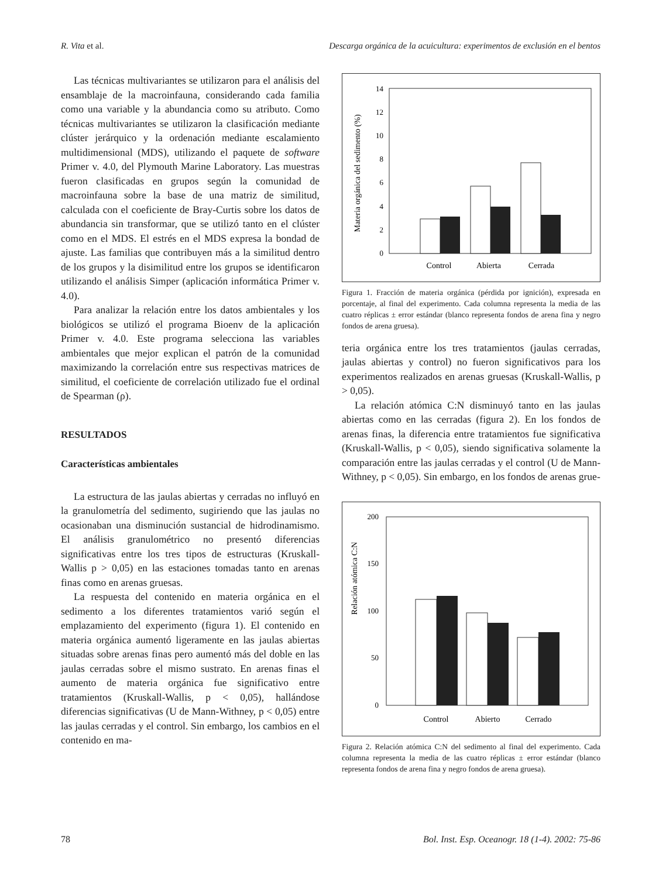R. Vita et al. Descarga orgánica de la acuicultura: experimentos de exclusión en el bentos
Las técnicas multivariantes se utilizaron para el análisis del ensamblaje de la macroinfauna, considerando cada familia como una variable y la abundancia como su atributo. Como técnicas multivariantes se utilizaron la clasificación mediante clúster jerárquico y la ordenación mediante escalamiento multidimensional (MDS), utilizando el paquete de software Primer v. 4.0, del Plymouth Marine Laboratory. Las muestras fueron clasificadas en grupos según la comunidad de macroinfauna sobre la base de una matriz de similitud, calculada con el coeficiente de Bray-Curtis sobre los datos de abundancia sin transformar, que se utilizó tanto en el clúster como en el MDS. El estrés en el MDS expresa la bondad de ajuste. Las familias que contribuyen más a la similitud dentro de los grupos y la disimilitud entre los grupos se identificaron utilizando el análisis Simper (aplicación informática Primer v. 4.0).
Para analizar la relación entre los datos ambientales y los biológicos se utilizó el programa Bioenv de la aplicación Primer v. 4.0. Este programa selecciona las variables ambientales que mejor explican el patrón de la comunidad maximizando la correlación entre sus respectivas matrices de similitud, el coeficiente de correlación utilizado fue el ordinal de Spearman (ρ).
RESULTADOS
Características ambientales
La estructura de las jaulas abiertas y cerradas no influyó en la granulometría del sedimento, sugiriendo que las jaulas no ocasionaban una disminución sustancial de hidrodinamismo. El análisis granulométrico no presentó diferencias significativas entre los tres tipos de estructuras (Kruskall-Wallis p > 0,05) en las estaciones tomadas tanto en arenas finas como en arenas gruesas.
La respuesta del contenido en materia orgánica en el sedimento a los diferentes tratamientos varió según el emplazamiento del experimento (figura 1). El contenido en materia orgánica aumentó ligeramente en las jaulas abiertas situadas sobre arenas finas pero aumentó más del doble en las jaulas cerradas sobre el mismo sustrato. En arenas finas el aumento de materia orgánica fue significativo entre tratamientos (Kruskall-Wallis, p < 0,05), hallándose diferencias significativas (U de Mann-Withney, p < 0,05) entre las jaulas cerradas y el control. Sin embargo, los cambios en el contenido en ma-
Materia orgánica del sedimento (%)
0
2
4
6
8
10
12
14
Control
Abierta
Cerrada
Figura 1. Fracción de materia orgánica (pérdida por ignición), expresada en porcentaje, al final del experimento. Cada columna representa la media de las cuatro réplicas ± error estándar (blanco representa fondos de arena fina y negro fondos de arena gruesa).
teria orgánica entre los tres tratamientos (jaulas cerradas, jaulas abiertas y control) no fueron significativos para los experimentos realizados en arenas gruesas (Kruskall-Wallis, p > 0,05).
La relación atómica C:N disminuyó tanto en las jaulas abiertas como en las cerradas (figura 2). En los fondos de arenas finas, la diferencia entre tratamientos fue significativa (Kruskall-Wallis, p < 0,05), siendo significativa solamente la comparación entre las jaulas cerradas y el control (U de Mann-Withney, p < 0,05). Sin embargo, en los fondos de arenas grue-
Relación atómica C:N
0
50
100
150
200
Control
Abierto
Cerrado
Figura 2. Relación atómica C:N del sedimento al final del experimento. Cada columna representa la media de las cuatro réplicas ± error estándar (blanco representa fondos de arena fina y negro fondos de arena gruesa).
78 Bol. Inst. Esp. Oceanogr. 18 (1-4). 2002: 75-86